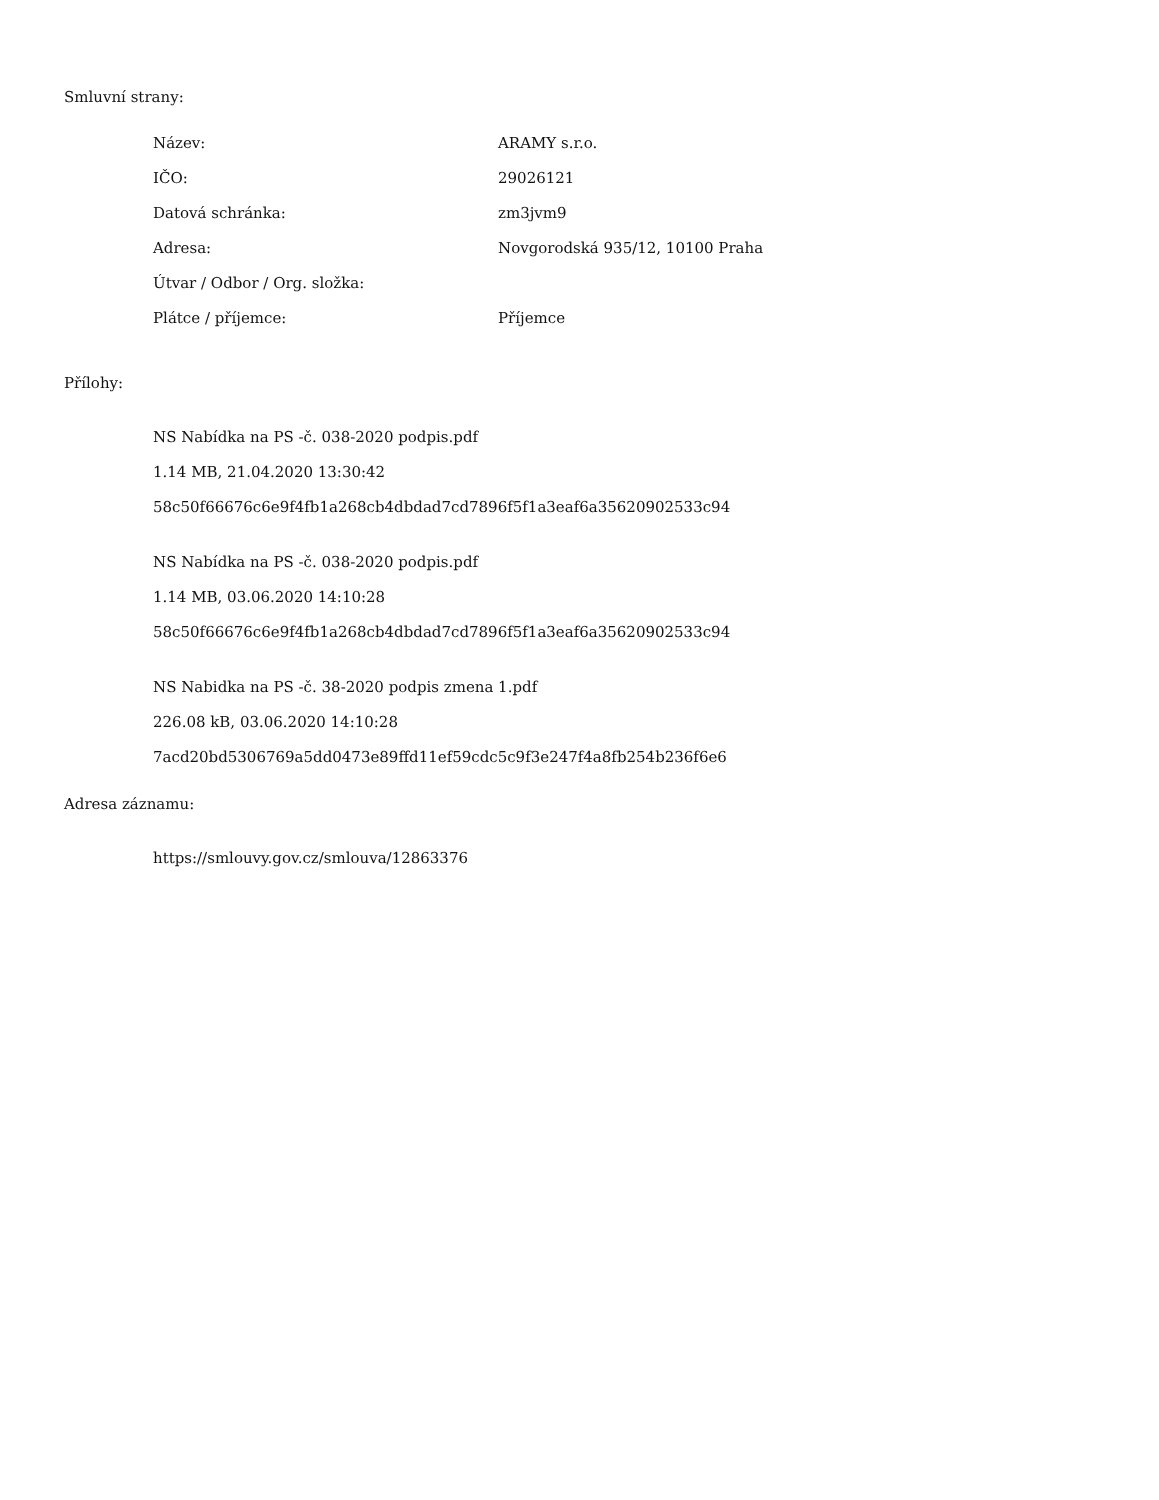Smluvní strany:
| Název: | ARAMY s.r.o. |
| IČO: | 29026121 |
| Datová schránka: | zm3jvm9 |
| Adresa: | Novgorodská 935/12, 10100 Praha |
| Útvar / Odbor / Org. složka: | |
| Plátce / příjemce: | Příjemce |
Přílohy:
NS Nabídka na PS -č. 038-2020 podpis.pdf
1.14 MB, 21.04.2020 13:30:42
58c50f66676c6e9f4fb1a268cb4dbdad7cd7896f5f1a3eaf6a35620902533c94
NS Nabídka na PS -č. 038-2020 podpis.pdf
1.14 MB, 03.06.2020 14:10:28
58c50f66676c6e9f4fb1a268cb4dbdad7cd7896f5f1a3eaf6a35620902533c94
NS Nabidka na PS -č. 38-2020 podpis zmena 1.pdf
226.08 kB, 03.06.2020 14:10:28
7acd20bd5306769a5dd0473e89ffd11ef59cdc5c9f3e247f4a8fb254b236f6e6
Adresa záznamu:
https://smlouvy.gov.cz/smlouva/12863376